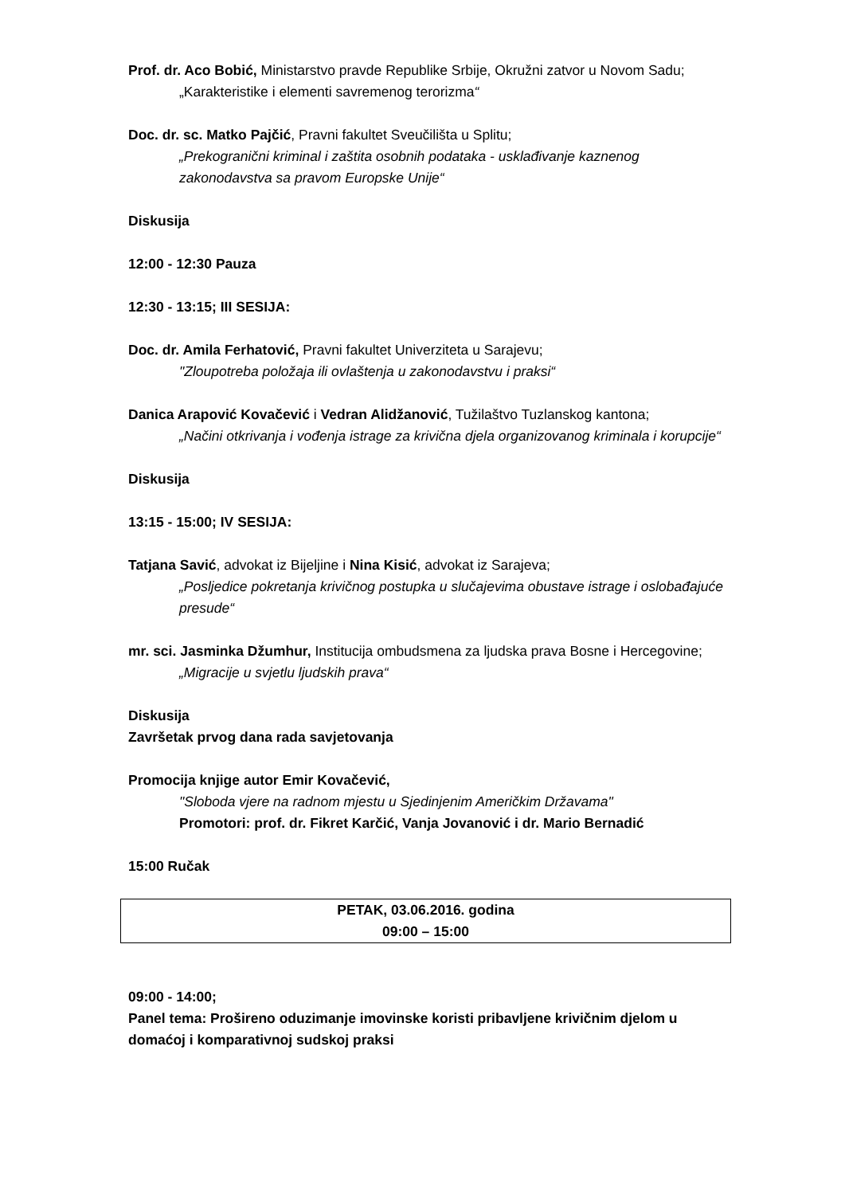Prof. dr. Aco Bobić, Ministarstvo pravde Republike Srbije, Okružni zatvor u Novom Sadu;
„Karakteristike i elementi savremenog terorizma“
Doc. dr. sc. Matko Pajčić, Pravni fakultet Sveučilišta u Splitu;
„Prekogranični kriminal i zaštita osobnih podataka - usklađivanje kaznenog zakonodavstva sa pravom Europske Unije“
Diskusija
12:00 - 12:30 Pauza
12:30 - 13:15; III SESIJA:
Doc. dr. Amila Ferhatović, Pravni fakultet Univerziteta u Sarajevu;
"Zloupotreba položaja ili ovlaštenja u zakonodavstvu i praksi“
Danica Arapović Kovačević i Vedran Alidžanović, Tužilaštvo Tuzlanskog kantona;
„Načini otkrivanja i vođenja istrage za krivična djela organizovanog kriminala i korupcije“
Diskusija
13:15 - 15:00; IV SESIJA:
Tatjana Savić, advokat iz Bijeljine i Nina Kisić, advokat iz Sarajeva;
„Posljedice pokretanja krivičnog postupka u slučajevima obustave istrage i oslobađajuće presude“
mr. sci. Jasminka Džumhur, Institucija ombudsmena za ljudska prava Bosne i Hercegovine;
„Migracije u svjetlu ljudskih prava“
Diskusija
Završetak prvog dana rada savjetovanja
Promocija knjige autor Emir Kovačević,
"Sloboda vjere na radnom mjestu u Sjedinjenim Američkim Državama"
Promotori: prof. dr. Fikret Karčić, Vanja Jovanović i dr. Mario Bernadić
15:00 Ručak
PETAK, 03.06.2016. godina
09:00 – 15:00
09:00 - 14:00;
Panel tema: Prošireno oduzimanje imovinske koristi pribavljene krivičnim djelom u domaćoj i komparativnoj sudskoj praksi